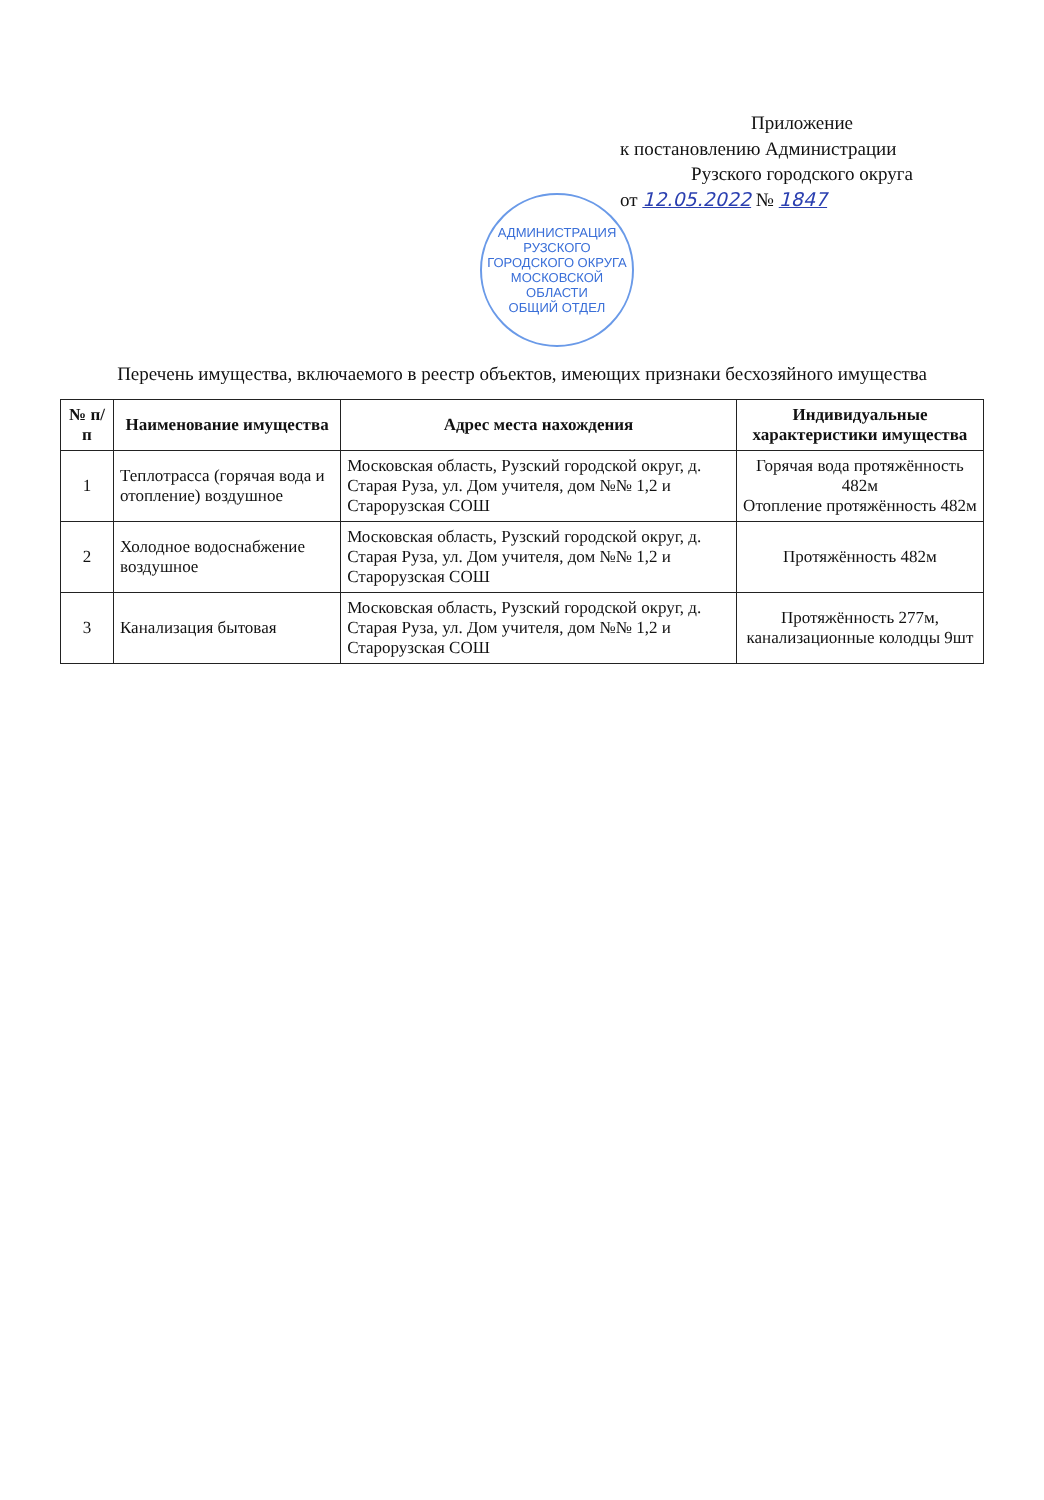Приложение
к постановлению Администрации
Рузского городского округа
от 12.05.2022 № 1847
АДМИНИСТРАЦИЯ РУЗСКОГО ГОРОДСКОГО ОКРУГА МОСКОВСКОЙ ОБЛАСТИ
ОБЩИЙ ОТДЕЛ
Перечень имущества, включаемого в реестр объектов, имеющих признаки бесхозяйного имущества
| № п/п | Наименование имущества | Адрес места нахождения | Индивидуальные характеристики имущества |
| --- | --- | --- | --- |
| 1 | Теплотрасса (горячая вода и отопление) воздушное | Московская область, Рузский городской округ, д. Старая Руза, ул. Дом учителя, дом №№ 1,2 и Старорузская СОШ | Горячая вода протяжённость 482м Отопление протяжённость 482м |
| 2 | Холодное водоснабжение воздушное | Московская область, Рузский городской округ, д. Старая Руза, ул. Дом учителя, дом №№ 1,2 и Старорузская СОШ | Протяжённость 482м |
| 3 | Канализация бытовая | Московская область, Рузский городской округ, д. Старая Руза, ул. Дом учителя, дом №№ 1,2 и Старорузская СОШ | Протяжённость 277м, канализационные колодцы 9шт |